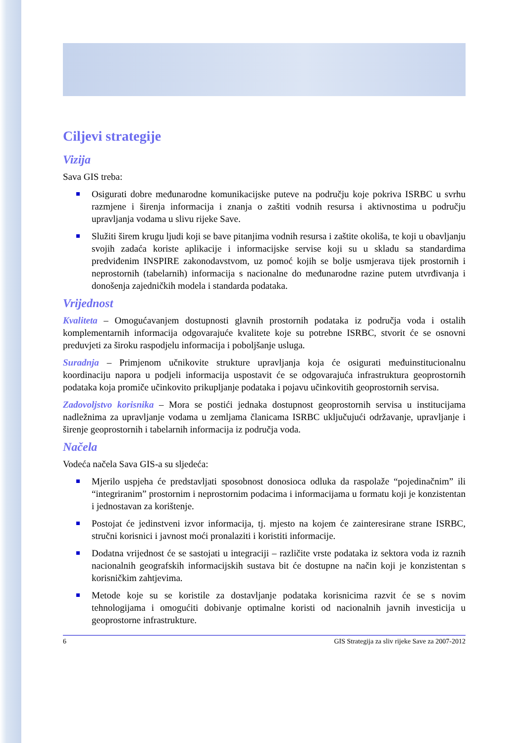Ciljevi strategije
Vizija
Sava GIS treba:
Osigurati dobre međunarodne komunikacijske puteve na području koje pokriva ISRBC u svrhu razmjene i širenja informacija i znanja o zaštiti vodnih resursa i aktivnostima u području upravljanja vodama u slivu rijeke Save.
Služiti širem krugu ljudi koji se bave pitanjima vodnih resursa i zaštite okoliša, te koji u obavljanju svojih zadaća koriste aplikacije i informacijske servise koji su u skladu sa standardima predviđenim INSPIRE zakonodavstvom, uz pomoć kojih se bolje usmjerava tijek prostornih i neprostornih (tabelarnih) informacija s nacionalne do međunarodne razine putem utvrđivanja i donošenja zajedničkih modela i standarda podataka.
Vrijednost
Kvaliteta – Omogućavanjem dostupnosti glavnih prostornih podataka iz područja voda i ostalih komplementarnih informacija odgovarajuće kvalitete koje su potrebne ISRBC, stvorit će se osnovni preduvjeti za široku raspodjelu informacija i poboljšanje usluga.
Suradnja – Primjenom učnikovite strukture upravljanja koja će osigurati međuinstitucionalnu koordinaciju napora u podjeli informacija uspostavit će se odgovarajuća infrastruktura geoprostornih podataka koja promiče učinkovito prikupljanje podataka i pojavu učinkovitih geoprostornih servisa.
Zadovoljstvo korisnika – Mora se postići jednaka dostupnost geoprostornih servisa u institucijama nadležnima za upravljanje vodama u zemljama članicama ISRBC uključujući održavanje, upravljanje i širenje geoprostornih i tabelarnih informacija iz područja voda.
Načela
Vodeća načela Sava GIS-a su sljedeća:
Mjerilo uspjeha će predstavljati sposobnost donosioca odluka da raspolaže “pojedinačnim” ili “integriranim” prostornim i neprostornim podacima i informacijama u formatu koji je konzistentan i jednostavan za korištenje.
Postojat će jedinstveni izvor informacija, tj. mjesto na kojem će zainteresirane strane ISRBC, stručni korisnici i javnost moći pronalaziti i koristiti informacije.
Dodatna vrijednost će se sastojati u integraciji – različite vrste podataka iz sektora voda iz raznih nacionalnih geografskih informacijskih sustava bit će dostupne na način koji je konzistentan s korisničkim zahtjevima.
Metode koje su se koristile za dostavljanje podataka korisnicima razvit će se s novim tehnologijama i omogućiti dobivanje optimalne koristi od nacionalnih javnih investicija u geoprostorne infrastrukture.
6 GIS Strategija za sliv rijeke Save za 2007-2012